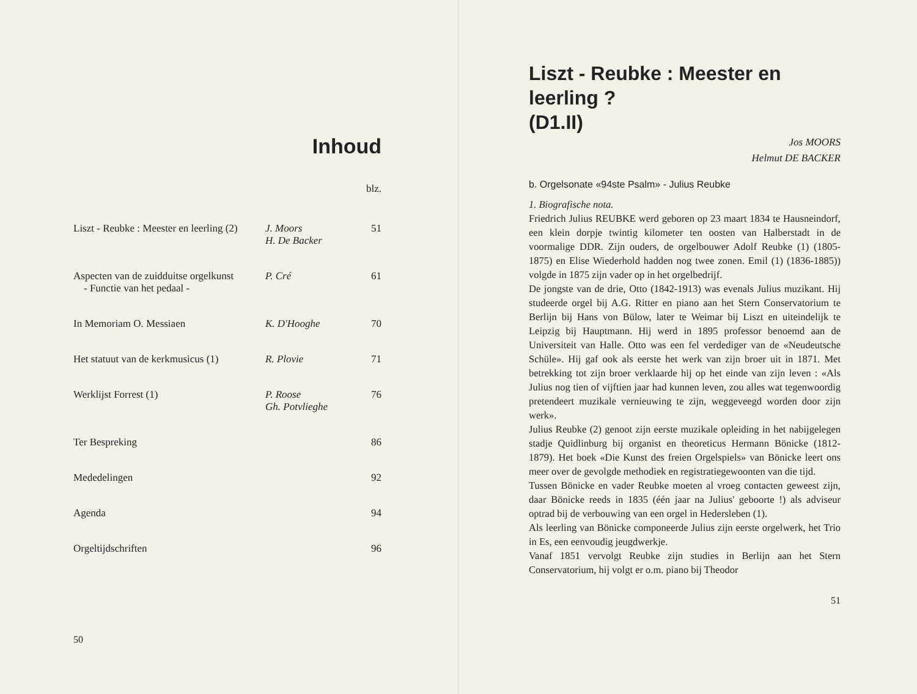Inhoud
| | | blz. |
| Liszt - Reubke : Meester en leerling (2) | J. Moors H. De Backer | 51 |
| Aspecten van de zuidduitse orgelkunst - Functie van het pedaal - | P. Cré | 61 |
| In Memoriam O. Messiaen | K. D'Hooghe | 70 |
| Het statuut van de kerkmusicus (1) | R. Plovie | 71 |
| Werklijst Forrest (1) | P. Roose Gh. Potvlieghe | 76 |
| Ter Bespreking | | 86 |
| Mededelingen | | 92 |
| Agenda | | 94 |
| Orgeltijdschriften | | 96 |
50
Liszt - Reubke : Meester en leerling ?
(D1.II)
Jos MOORS
Helmut DE BACKER
b. Orgelsonate «94ste Psalm» - Julius Reubke
1. Biografische nota.
Friedrich Julius REUBKE werd geboren op 23 maart 1834 te Hausneindorf, een klein dorpje twintig kilometer ten oosten van Halberstadt in de voormalige DDR. Zijn ouders, de orgelbouwer Adolf Reubke (1) (1805-1875) en Elise Wiederhold hadden nog twee zonen. Emil (1) (1836-1885)) volgde in 1875 zijn vader op in het orgelbedrijf.
De jongste van de drie, Otto (1842-1913) was evenals Julius muzikant. Hij studeerde orgel bij A.G. Ritter en piano aan het Stern Conservatorium te Berlijn bij Hans von Bülow, later te Weimar bij Liszt en uiteindelijk te Leipzig bij Hauptmann. Hij werd in 1895 professor benoemd aan de Universiteit van Halle. Otto was een fel verdediger van de «Neudeutsche Schüle». Hij gaf ook als eerste het werk van zijn broer uit in 1871. Met betrekking tot zijn broer verklaarde hij op het einde van zijn leven : «Als Julius nog tien of vijftien jaar had kunnen leven, zou alles wat tegenwoordig pretendeert muzikale vernieuwing te zijn, weggeveegd worden door zijn werk».
Julius Reubke (2) genoot zijn eerste muzikale opleiding in het nabijgelegen stadje Quidlinburg bij organist en theoreticus Hermann Bönicke (1812-1879). Het boek «Die Kunst des freien Orgelspiels» van Bönicke leert ons meer over de gevolgde methodiek en registratiegewoonten van die tijd.
Tussen Bönicke en vader Reubke moeten al vroeg contacten geweest zijn, daar Bönicke reeds in 1835 (één jaar na Julius' geboorte !) als adviseur optrad bij de verbouwing van een orgel in Hedersleben (1).
Als leerling van Bönicke componeerde Julius zijn eerste orgelwerk, het Trio in Es, een eenvoudig jeugdwerkje.
Vanaf 1851 vervolgt Reubke zijn studies in Berlijn aan het Stern Conservatorium, hij volgt er o.m. piano bij Theodor
51